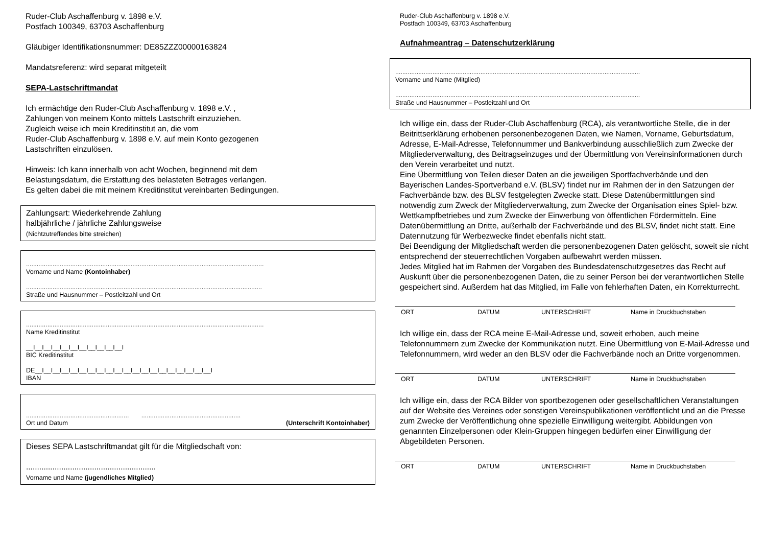Ruder-Club Aschaffenburg v. 1898 e.V.
Postfach 100349, 63703 Aschaffenburg
Gläubiger Identifikationsnummer: DE85ZZZ00000163824
Mandatsreferenz: wird separat mitgeteilt
SEPA-Lastschriftmandat
Ich ermächtige den Ruder-Club Aschaffenburg v. 1898 e.V. ,
Zahlungen von meinem Konto mittels Lastschrift einzuziehen.
Zugleich weise ich mein Kreditinstitut an, die vom
Ruder-Club Aschaffenburg v. 1898 e.V. auf mein Konto gezogenen
Lastschriften einzulösen.
Hinweis: Ich kann innerhalb von acht Wochen, beginnend mit dem
Belastungsdatum, die Erstattung des belasteten Betrages verlangen.
Es gelten dabei die mit meinem Kreditinstitut vereinbarten Bedingungen.
Zahlungsart: Wiederkehrende Zahlung
halbjährliche / jährliche Zahlungsweise
(Nichtzutreffendes bitte streichen)
......................................................................................................................................
Vorname und Name (Kontoinhaber)
.....................................................................................................................................
Straße und Hausnummer – Postleitzahl und Ort
......................................................................................................................................
Name Kreditinstitut
__I__I__I__I__I__I__I__I__I__I__I
BIC Kreditinstitut
DE__I__I__I__I__I__I__I__I__I__I__I__I__I__I__I__I__I__I__I__I
IBAN
.......................................................... ........................................................
Ort und Datum (Unterschrift Kontoinhaber)
Dieses SEPA Lastschriftmandat gilt für die Mitgliedschaft von:
...........................................................
Vorname und Name (jugendliches Mitglied)
Ruder-Club Aschaffenburg v. 1898 e.V.
Postfach 100349, 63703 Aschaffenburg
Aufnahmeantrag – Datenschutzerklärung
..........................................................................................................................................
Vorname und Name (Mitglied)
..........................................................................................................................................
Straße und Hausnummer – Postleitzahl und Ort
Ich willige ein, dass der Ruder-Club Aschaffenburg (RCA), als verantwortliche Stelle, die in der Beitrittserklärung erhobenen personenbezogenen Daten, wie Namen, Vorname, Geburtsdatum, Adresse, E-Mail-Adresse, Telefonnummer und Bankverbindung ausschließlich zum Zwecke der Mitgliederverwaltung, des Beitragseinzuges und der Übermittlung von Vereinsinformationen durch den Verein verarbeitet und nutzt.
Eine Übermittlung von Teilen dieser Daten an die jeweiligen Sportfachverbände und den Bayerischen Landes-Sportverband e.V. (BLSV) findet nur im Rahmen der in den Satzungen der Fachverbände bzw. des BLSV festgelegten Zwecke statt. Diese Datenübermittlungen sind notwendig zum Zweck der Mitgliederverwaltung, zum Zwecke der Organisation eines Spiel- bzw. Wettkampfbetriebes und zum Zwecke der Einwerbung von öffentlichen Fördermitteln. Eine Datenübermittlung an Dritte, außerhalb der Fachverbände und des BLSV, findet nicht statt. Eine Datennutzung für Werbezwecke findet ebenfalls nicht statt.
Bei Beendigung der Mitgliedschaft werden die personenbezogenen Daten gelöscht, soweit sie nicht entsprechend der steuerrechtlichen Vorgaben aufbewahrt werden müssen.
Jedes Mitglied hat im Rahmen der Vorgaben des Bundesdatenschutzgesetzes das Recht auf Auskunft über die personenbezogenen Daten, die zu seiner Person bei der verantwortlichen Stelle gespeichert sind. Außerdem hat das Mitglied, im Falle von fehlerhaften Daten, ein Korrekturrecht.
ORT DATUM UNTERSCHRIFT Name in Druckbuchstaben
Ich willige ein, dass der RCA meine E-Mail-Adresse und, soweit erhoben, auch meine Telefonnummern zum Zwecke der Kommunikation nutzt. Eine Übermittlung von E-Mail-Adresse und Telefonnummern, wird weder an den BLSV oder die Fachverbände noch an Dritte vorgenommen.
ORT DATUM UNTERSCHRIFT Name in Druckbuchstaben
Ich willige ein, dass der RCA Bilder von sportbezogenen oder gesellschaftlichen Veranstaltungen auf der Website des Vereines oder sonstigen Vereinspublikationen veröffentlicht und an die Presse zum Zwecke der Veröffentlichung ohne spezielle Einwilligung weitergibt. Abbildungen von genannten Einzelpersonen oder Klein-Gruppen hingegen bedürfen einer Einwilligung der Abgebildeten Personen.
ORT DATUM UNTERSCHRIFT Name in Druckbuchstaben